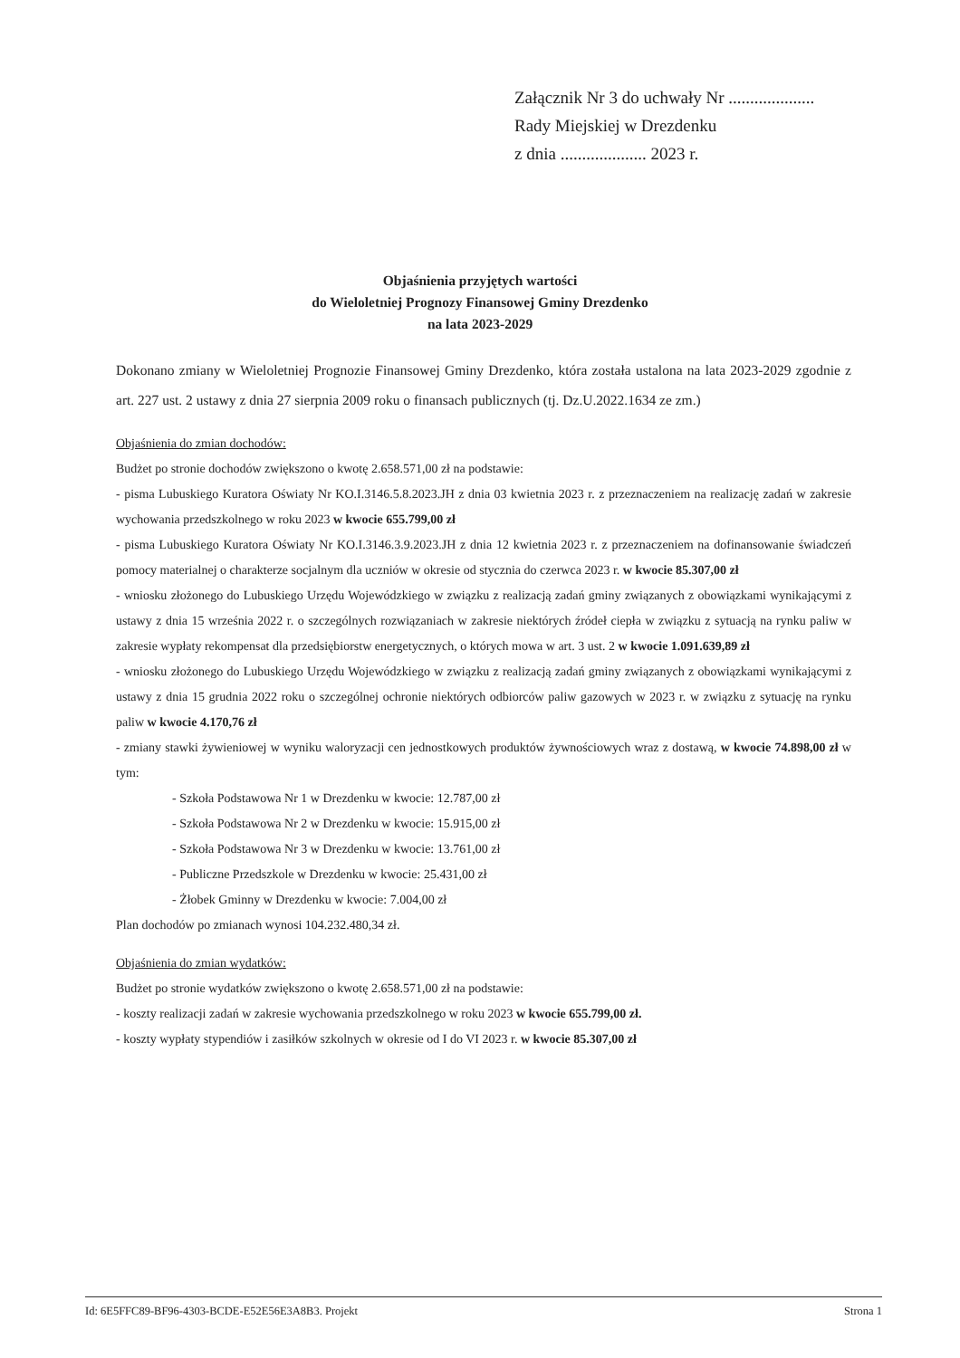Załącznik Nr 3 do uchwały Nr ....................
Rady Miejskiej w Drezdenku
z dnia .................... 2023 r.
Objaśnienia przyjętych wartości
do Wieloletniej Prognozy Finansowej Gminy Drezdenko
na lata 2023-2029
Dokonano zmiany w Wieloletniej Prognozie Finansowej Gminy Drezdenko, która została ustalona na lata 2023-2029 zgodnie z art. 227 ust. 2 ustawy z dnia 27 sierpnia 2009 roku o finansach publicznych (tj. Dz.U.2022.1634 ze zm.)
Objaśnienia do zmian dochodów:
Budżet po stronie dochodów zwiększono o kwotę 2.658.571,00 zł na podstawie:
- pisma Lubuskiego Kuratora Oświaty Nr KO.I.3146.5.8.2023.JH z dnia 03 kwietnia 2023 r. z przeznaczeniem na realizację zadań w zakresie wychowania przedszkolnego w roku 2023 w kwocie 655.799,00 zł
- pisma Lubuskiego Kuratora Oświaty Nr KO.I.3146.3.9.2023.JH z dnia 12 kwietnia 2023 r. z przeznaczeniem na dofinansowanie świadczeń pomocy materialnej o charakterze socjalnym dla uczniów w okresie od stycznia do czerwca 2023 r. w kwocie 85.307,00 zł
- wniosku złożonego do Lubuskiego Urzędu Wojewódzkiego w związku z realizacją zadań gminy związanych z obowiązkami wynikającymi z ustawy z dnia 15 września 2022 r. o szczególnych rozwiązaniach w zakresie niektórych źródeł ciepła w związku z sytuacją na rynku paliw w zakresie wypłaty rekompensat dla przedsiębiorstw energetycznych, o których mowa w art. 3 ust. 2 w kwocie 1.091.639,89 zł
- wniosku złożonego do Lubuskiego Urzędu Wojewódzkiego w związku z realizacją zadań gminy związanych z obowiązkami wynikającymi z ustawy z dnia 15 grudnia 2022 roku o szczególnej ochronie niektórych odbiorców paliw gazowych w 2023 r. w związku z sytuację na rynku paliw w kwocie 4.170,76 zł
- zmiany stawki żywieniowej w wyniku waloryzacji cen jednostkowych produktów żywnościowych wraz z dostawą, w kwocie 74.898,00 zł w tym:
- Szkoła Podstawowa Nr 1 w Drezdenku w kwocie: 12.787,00 zł
- Szkoła Podstawowa Nr 2 w Drezdenku w kwocie: 15.915,00 zł
- Szkoła Podstawowa Nr 3 w Drezdenku w kwocie: 13.761,00 zł
- Publiczne Przedszkole w Drezdenku w kwocie: 25.431,00 zł
- Żłobek Gminny w Drezdenku w kwocie: 7.004,00 zł
Plan dochodów po zmianach wynosi 104.232.480,34 zł.
Objaśnienia do zmian wydatków:
Budżet po stronie wydatków zwiększono o kwotę 2.658.571,00 zł na podstawie:
- koszty realizacji zadań w zakresie wychowania przedszkolnego w roku 2023 w kwocie 655.799,00 zł.
- koszty wypłaty stypendiów i zasiłków szkolnych w okresie od I do VI 2023 r. w kwocie 85.307,00 zł
Id: 6E5FFC89-BF96-4303-BCDE-E52E56E3A8B3. Projekt Strona 1